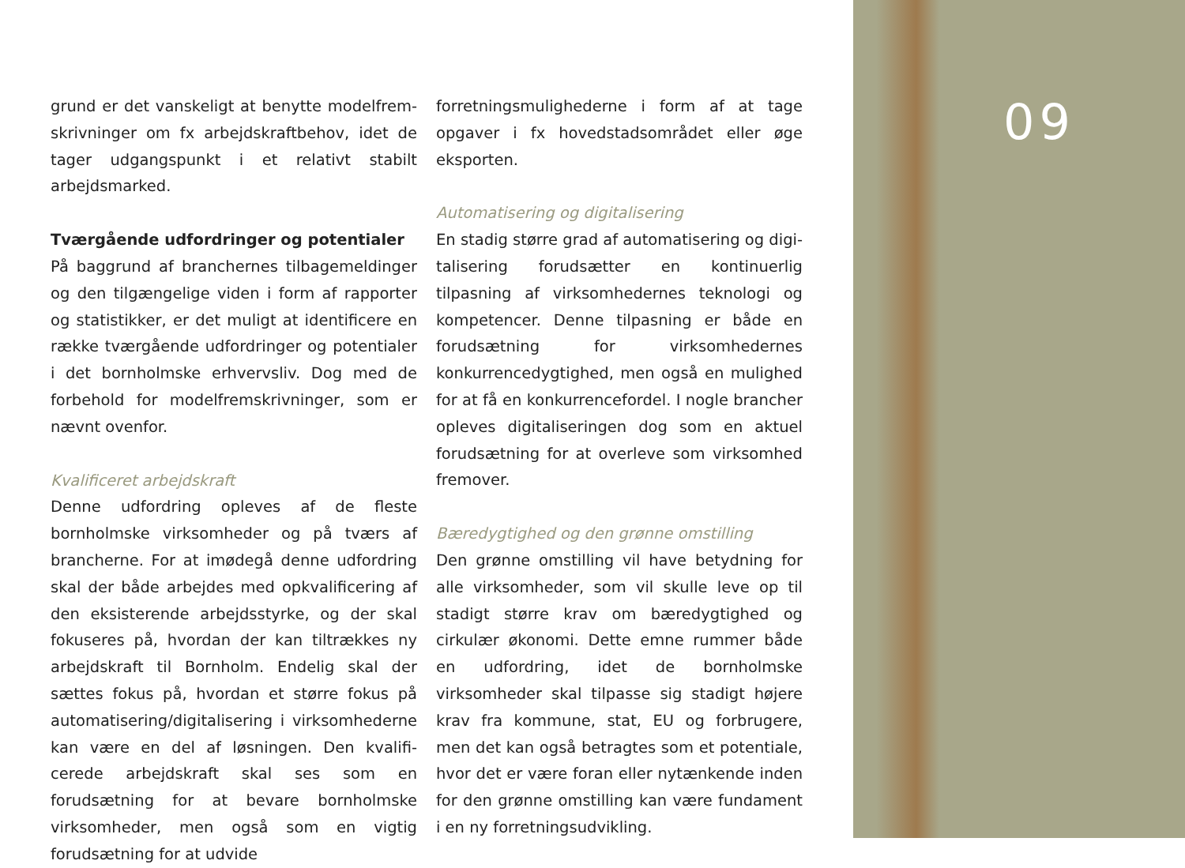grund er det vanskeligt at benytte modelfrem­skrivninger om fx arbejdskraftbehov, idet de tager udgangspunkt i et relativt stabilt arbejdsmarked.
Tværgående udfordringer og potentialer
På baggrund af branchernes tilbagemeldinger og den tilgængelige viden i form af rapporter og statistikker, er det muligt at identificere en ræk­ke tværgående udfordringer og potentialer i det bornholmske erhvervsliv. Dog med de forbehold for modelfremskrivninger, som er nævnt ovenfor.
Kvalificeret arbejdskraft
Denne udfordring opleves af de fleste bornholm­ske virksomheder og på tværs af brancherne. For at imødegå denne udfordring skal der både arbej­des med opkvalificering af den eksisterende ar­bejdsstyrke, og der skal fokuseres på, hvordan der kan tiltrækkes ny arbejdskraft til Bornholm. En­delig skal der sættes fokus på, hvordan et større fokus på automatisering/digitalisering i virksom­hederne kan være en del af løsningen. Den kvalifi­cerede arbejdskraft skal ses som en forudsætning for at bevare bornholmske virksomheder, men også som en vigtig forudsætning for at udvide
forretningsmulighederne i form af at tage opga­ver i fx hovedstadsområdet eller øge eksporten.
Automatisering og digitalisering
En stadig større grad af automatisering og digi­talisering forudsætter en kontinuerlig tilpasning af virksomhedernes teknologi og kompetencer. Denne tilpasning er både en forudsætning for virksomhedernes konkurrencedygtighed, men også en mulighed for at få en konkurrencefordel. I nogle brancher opleves digitaliseringen dog som en aktuel forudsætning for at overleve som virk­somhed fremover.
Bæredygtighed og den grønne omstilling
Den grønne omstilling vil have betydning for alle virksomheder, som vil skulle leve op til stadigt større krav om bæredygtighed og cirkulær øko­nomi. Dette emne rummer både en udfordring, idet de bornholmske virksomheder skal tilpasse sig stadigt højere krav fra kommune, stat, EU og forbrugere, men det kan også betragtes som et potentiale, hvor det er være foran eller nytænken­de inden for den grønne omstilling kan være fun­dament i en ny forretningsudvikling.
09